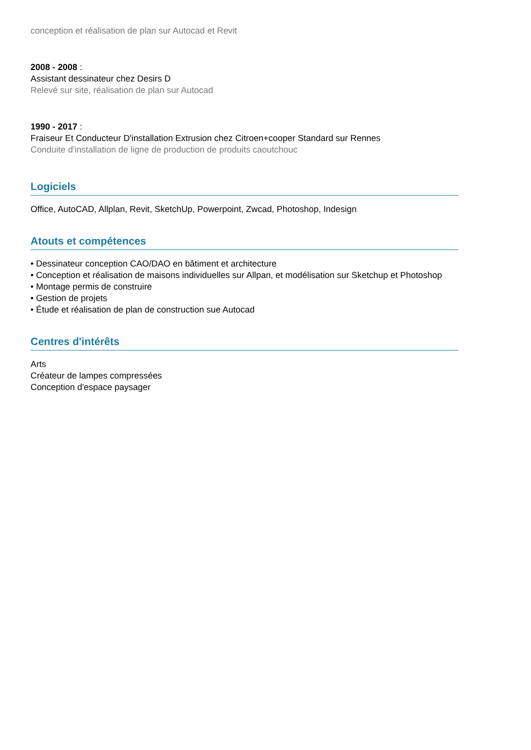conception et réalisation de plan sur Autocad et Revit
2008 - 2008 :
Assistant dessinateur chez Desirs D
Relevé sur site, réalisation de plan sur Autocad
1990 - 2017 :
Fraiseur Et Conducteur D'installation Extrusion chez Citroen+cooper Standard sur Rennes
Conduite d'installation de ligne de production de produits caoutchouc
Logiciels
Office, AutoCAD, Allplan, Revit, SketchUp, Powerpoint, Zwcad, Photoshop, Indesign
Atouts et compétences
• Dessinateur conception CAO/DAO en bâtiment et architecture
• Conception et réalisation de maisons individuelles sur Allpan, et modélisation sur Sketchup et Photoshop
• Montage permis de construire
• Gestion de projets
• Étude et réalisation de plan de construction sue Autocad
Centres d'intérêts
Arts
Créateur de lampes compressées
Conception d'espace paysager